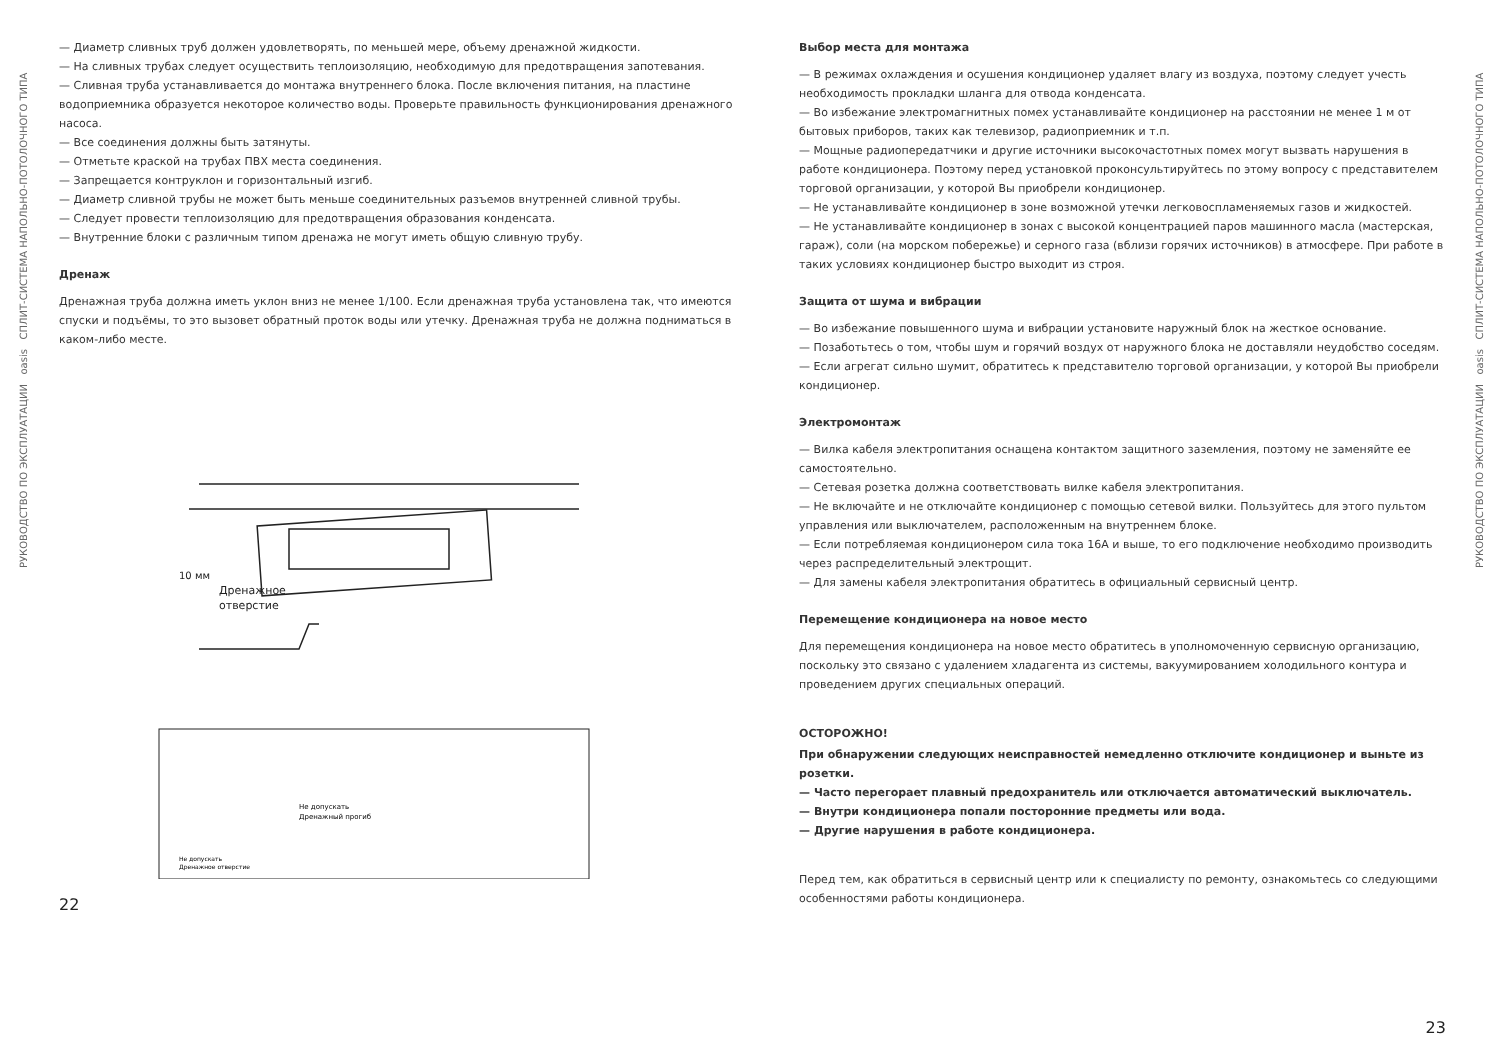РУКОВОДСТВО ПО ЭКСПЛУАТАЦИИ oasis СПЛИТ-СИСТЕМА НАПОЛЬНО-ПОТОЛОЧНОГО ТИПА
— Диаметр сливных труб должен удовлетворять, по меньшей мере, объему дренажной жидкости.
— На сливных трубах следует осуществить теплоизоляцию, необходимую для предотвращения запотевания.
— Сливная труба устанавливается до монтажа внутреннего блока. После включения питания, на пластине водоприемника образуется некоторое количество воды. Проверьте правильность функционирования дренажного насоса.
— Все соединения должны быть затянуты.
— Отметьте краской на трубах ПВХ места соединения.
— Запрещается контруклон и горизонтальный изгиб.
— Диаметр сливной трубы не может быть меньше соединительных разъемов внутренней сливной трубы.
— Следует провести теплоизоляцию для предотвращения образования конденсата.
— Внутренние блоки с различным типом дренажа не могут иметь общую сливную трубу.
Дренаж
Дренажная труба должна иметь уклон вниз не менее 1/100. Если дренажная труба установлена так, что имеются спуски и подъёмы, то это вызовет обратный проток воды или утечку. Дренажная труба не должна подниматься в каком-либо месте.
Дренажное
отверстие
10 мм
Не допускать
Дренажный прогиб
Не допускать
Дренажное отверстие
22
Выбор места для монтажа
— В режимах охлаждения и осушения кондиционер удаляет влагу из воздуха, поэтому следует учесть необходимость прокладки шланга для отвода конденсата.
— Во избежание электромагнитных помех устанавливайте кондиционер на расстоянии не менее 1 м от бытовых приборов, таких как телевизор, радиоприемник и т.п.
— Мощные радиопередатчики и другие источники высокочастотных помех могут вызвать нарушения в работе кондиционера. Поэтому перед установкой проконсультируйтесь по этому вопросу с представителем торговой организации, у которой Вы приобрели кондиционер.
— Не устанавливайте кондиционер в зоне возможной утечки легковоспламеняемых газов и жидкостей.
— Не устанавливайте кондиционер в зонах с высокой концентрацией паров машинного масла (мастерская, гараж), соли (на морском побережье) и серного газа (вблизи горячих источников) в атмосфере. При работе в таких условиях кондиционер быстро выходит из строя.
Защита от шума и вибрации
— Во избежание повышенного шума и вибрации установите наружный блок на жесткое основание.
— Позаботьтесь о том, чтобы шум и горячий воздух от наружного блока не доставляли неудобство соседям.
— Если агрегат сильно шумит, обратитесь к представителю торговой организации, у которой Вы приобрели кондиционер.
Электромонтаж
— Вилка кабеля электропитания оснащена контактом защитного заземления, поэтому не заменяйте ее самостоятельно.
— Сетевая розетка должна соответствовать вилке кабеля электропитания.
— Не включайте и не отключайте кондиционер с помощью сетевой вилки. Пользуйтесь для этого пультом управления или выключателем, расположенным на внутреннем блоке.
— Если потребляемая кондиционером сила тока 16А и выше, то его подключение необходимо производить через распределительный электрощит.
— Для замены кабеля электропитания обратитесь в официальный сервисный центр.
Перемещение кондиционера на новое место
Для перемещения кондиционера на новое место обратитесь в уполномоченную сервисную организацию, поскольку это связано с удалением хладагента из системы, вакуумированием холодильного контура и проведением других специальных операций.
ОСТОРОЖНО!
При обнаружении следующих неисправностей немедленно отключите кондиционер и выньте из розетки.
— Часто перегорает плавный предохранитель или отключается автоматический выключатель.
— Внутри кондиционера попали посторонние предметы или вода.
— Другие нарушения в работе кондиционера.
Перед тем, как обратиться в сервисный центр или к специалисту по ремонту, ознакомьтесь со следующими особенностями работы кондиционера.
23
РУКОВОДСТВО ПО ЭКСПЛУАТАЦИИ oasis СПЛИТ-СИСТЕМА НАПОЛЬНО-ПОТОЛОЧНОГО ТИПА